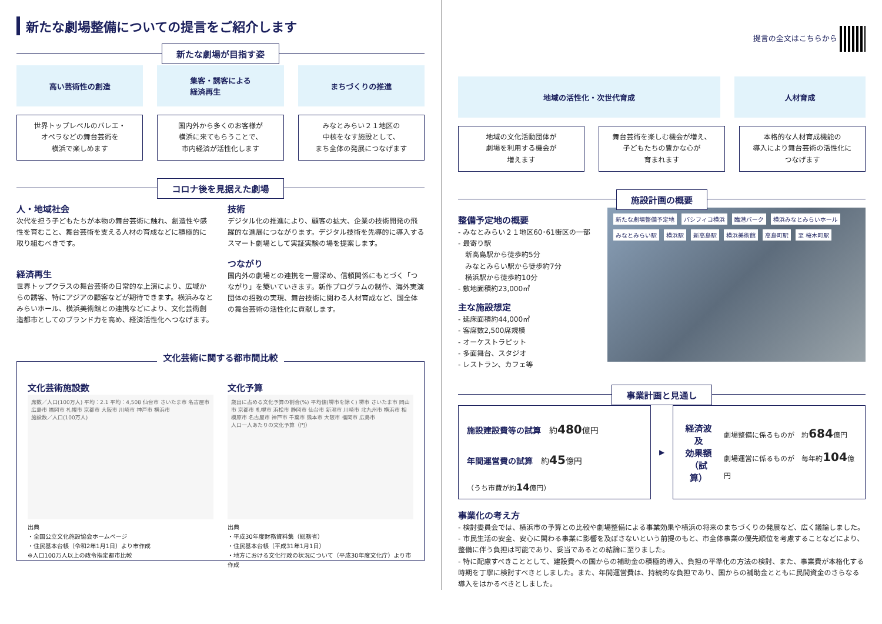新たな劇場整備についての提言をご紹介します
新たな劇場が目指す姿
高い芸術性の創造 集客・誘客による
経済再生
まちづくりの推進
世界トップレベルのバレエ・
オペラなどの舞台芸術を
横浜で楽しめます
国内外から多くのお客様が
横浜に来てもらうことで、
市内経済が活性化します
みなとみらい２１地区の
中核をなす施設として、
まち全体の発展につなげます
コロナ後を見据えた劇場
人・地域社会
次代を担う子どもたちが本物の舞台芸術に触れ、創造性や感性を育むこと、舞台芸術を支える人材の育成などに積極的に取り組むべきです。
経済再生
世界トップクラスの舞台芸術の日常的な上演により、広域からの誘客、特にアジアの顧客などが期待できます。横浜みなとみらいホール、横浜美術館との連携などにより、文化芸術創造都市としてのブランド力を高め、経済活性化へつなげます。
技術
デジタル化の推進により、顧客の拡大、企業の技術開発の飛躍的な進展につながります。デジタル技術を先導的に導入するスマート劇場として実証実験の場を提案します。
つながり
国内外の劇場との連携を一層深め、信頼関係にもとづく「つながり」を築いていきます。新作プログラムの制作、海外実演団体の招致の実現、舞台技術に関わる人材育成など、国全体の舞台芸術の活性化に貢献します。
文化芸術に関する都市間比較
文化芸術施設数
席数／人口(100万人) 平均：2.1 平均：4,508 仙台市 さいたま市 名古屋市 広島市 福岡市 札幌市 京都市 大阪市 川崎市 神戸市 横浜市
施設数／人口(100万人)
出典
・全国公立文化施設協会ホームページ
・住民基本台帳（令和2年1月1日）より市作成
※人口100万人以上の政令指定都市比較
文化予算
歳出に占める文化予算の割合(%) 平均値(堺市を除く) 堺市 さいたま市 岡山市 京都市 札幌市 浜松市 静岡市 仙台市 新潟市 川崎市 北九州市 横浜市 相模原市 名古屋市 神戸市 千葉市 熊本市 大阪市 福岡市 広島市
人口一人あたりの文化予算（円）
出典
・平成30年度財務資料集（総務省）
・住民基本台帳（平成31年1月1日）
・地方における文化行政の状況について（平成30年度文化庁）より市作成
提言の全文はこちらから
地域の活性化・次世代育成 人材育成
地域の文化活動団体が
劇場を利用する機会が
増えます
舞台芸術を楽しむ機会が増え、
子どもたちの豊かな心が
育まれます
本格的な人材育成機能の
導入により舞台芸術の活性化に
つなげます
施設計画の概要
整備予定地の概要
- みなとみらい２１地区60･61街区の一部
- 最寄り駅
　新高島駅から徒歩約5分
　みなとみらい駅から徒歩約7分
　横浜駅から徒歩約10分
- 敷地面積約23,000㎡
主な施設想定
- 延床面積約44,000㎡
- 客席数2,500席規模
- オーケストラピット
- 多面舞台、スタジオ
- レストラン、カフェ等
新たな劇場整備予定地 パシフィコ横浜 臨港パーク 横浜みなとみらいホール みなとみらい駅 横浜駅 新高島駅 横浜美術館 高島町駅 至 桜木町駅
事業計画と見通し
施設建設費等の試算　約480億円
年間運営費の試算　約45億円
（うち市費が約14億円）
▶
経済波及
効果額
（試算）
劇場整備に係るものが　約684億円
劇場運営に係るものが　毎年約104億円
事業化の考え方
- 検討委員会では、横浜市の予算との比較や劇場整備による事業効果や横浜の将来のまちづくりの発展など、広く議論しました。
- 市民生活の安全、安心に関わる事業に影響を及ぼさないという前提のもと、市全体事業の優先順位を考慮することなどにより、整備に伴う負担は可能であり、妥当であるとの結論に至りました。
- 特に配慮すべきこととして、建設費への国からの補助金の積極的導入、負担の平準化の方法の検討、また、事業費が本格化する時期を丁寧に検討すべきとしました。また、年間運営費は、持続的な負担であり、国からの補助金とともに民間資金のさらなる導入をはかるべきとしました。